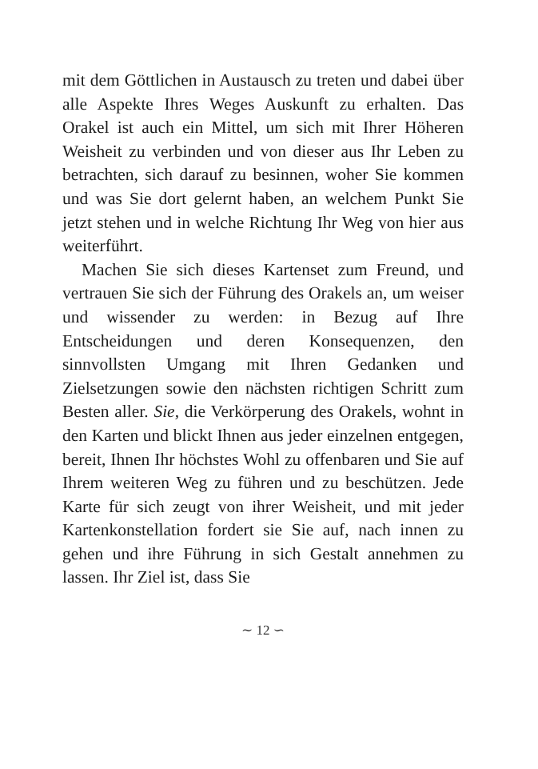mit dem Göttlichen in Austausch zu treten und dabei über alle Aspekte Ihres Weges Auskunft zu erhalten. Das Orakel ist auch ein Mittel, um sich mit Ihrer Höheren Weisheit zu verbinden und von dieser aus Ihr Leben zu betrachten, sich darauf zu besinnen, woher Sie kommen und was Sie dort gelernt haben, an welchem Punkt Sie jetzt stehen und in welche Richtung Ihr Weg von hier aus weiterführt.
Machen Sie sich dieses Kartenset zum Freund, und vertrauen Sie sich der Führung des Orakels an, um weiser und wissender zu werden: in Bezug auf Ihre Entscheidungen und deren Konsequenzen, den sinnvollsten Umgang mit Ihren Gedanken und Zielsetzungen sowie den nächsten richtigen Schritt zum Besten aller. Sie, die Verkörperung des Orakels, wohnt in den Karten und blickt Ihnen aus jeder einzelnen entgegen, bereit, Ihnen Ihr höchstes Wohl zu offenbaren und Sie auf Ihrem weiteren Weg zu führen und zu beschützen. Jede Karte für sich zeugt von ihrer Weisheit, und mit jeder Kartenkonstellation fordert sie Sie auf, nach innen zu gehen und ihre Führung in sich Gestalt annehmen zu lassen. Ihr Ziel ist, dass Sie
∼ 12 ∽